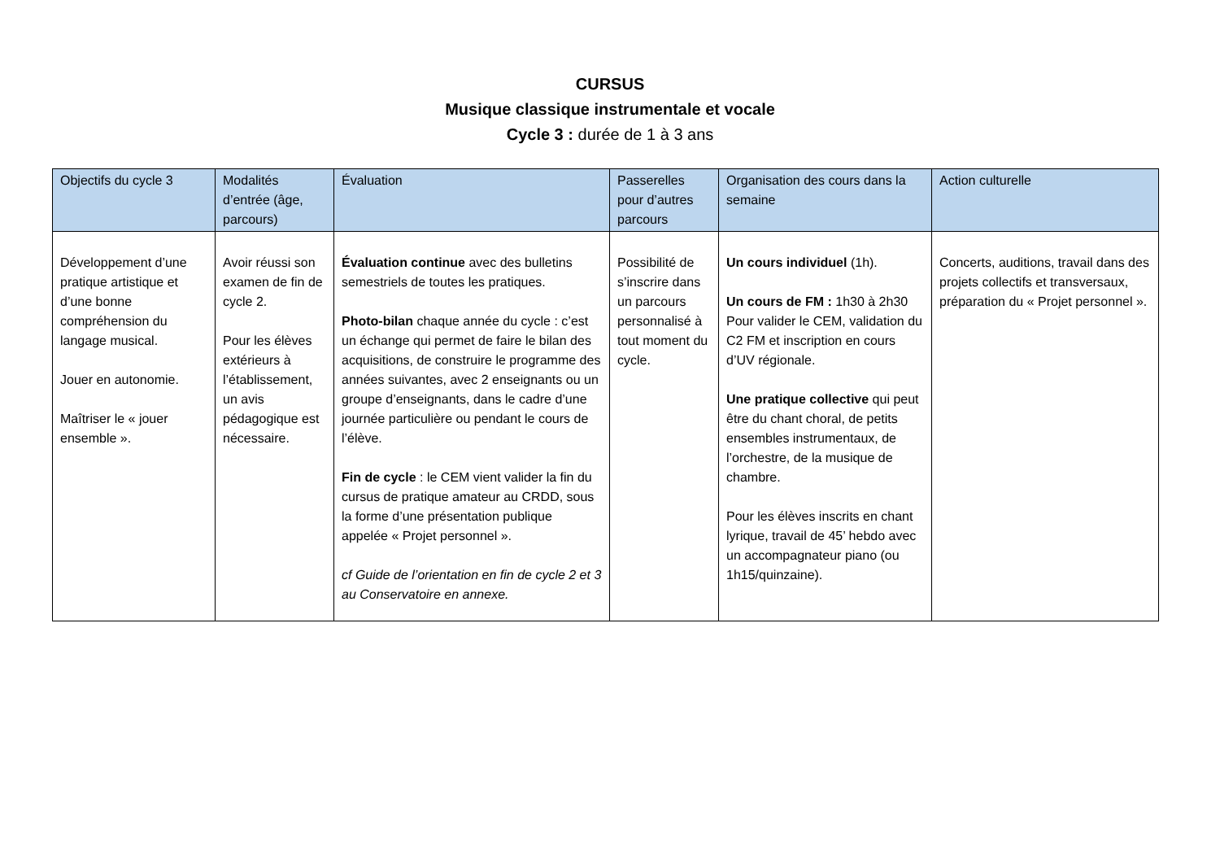CURSUS
Musique classique instrumentale et vocale
Cycle 3 : durée de 1 à 3 ans
| Objectifs du cycle 3 | Modalités d’entrée (âge, parcours) | Évaluation | Passerelles pour d’autres parcours | Organisation des cours dans la semaine | Action culturelle |
| --- | --- | --- | --- | --- | --- |
| Développement d’une pratique artistique et d’une bonne compréhension du langage musical. Jouer en autonomie. Maîtriser le « jouer ensemble ». | Avoir réussi son examen de fin de cycle 2. Pour les élèves extérieurs à l’établissement, un avis pédagogique est nécessaire. | Évaluation continue avec des bulletins semestriels de toutes les pratiques. Photo-bilan chaque année du cycle : c’est un échange qui permet de faire le bilan des acquisitions, de construire le programme des années suivantes, avec 2 enseignants ou un groupe d’enseignants, dans le cadre d’une journée particulière ou pendant le cours de l’élève. Fin de cycle : le CEM vient valider la fin du cursus de pratique amateur au CRDD, sous la forme d’une présentation publique appelée « Projet personnel ». cf Guide de l’orientation en fin de cycle 2 et 3 au Conservatoire en annexe. | Possibilité de s’inscrire dans un parcours personnalisé à tout moment du cycle. | Un cours individuel (1h). Un cours de FM : 1h30 à 2h30 Pour valider le CEM, validation du C2 FM et inscription en cours d’UV régionale. Une pratique collective qui peut être du chant choral, de petits ensembles instrumentaux, de l’orchestre, de la musique de chambre. Pour les élèves inscrits en chant lyrique, travail de 45’ hebdo avec un accompagnateur piano (ou 1h15/quinzaine). | Concerts, auditions, travail dans des projets collectifs et transversaux, préparation du « Projet personnel ». |